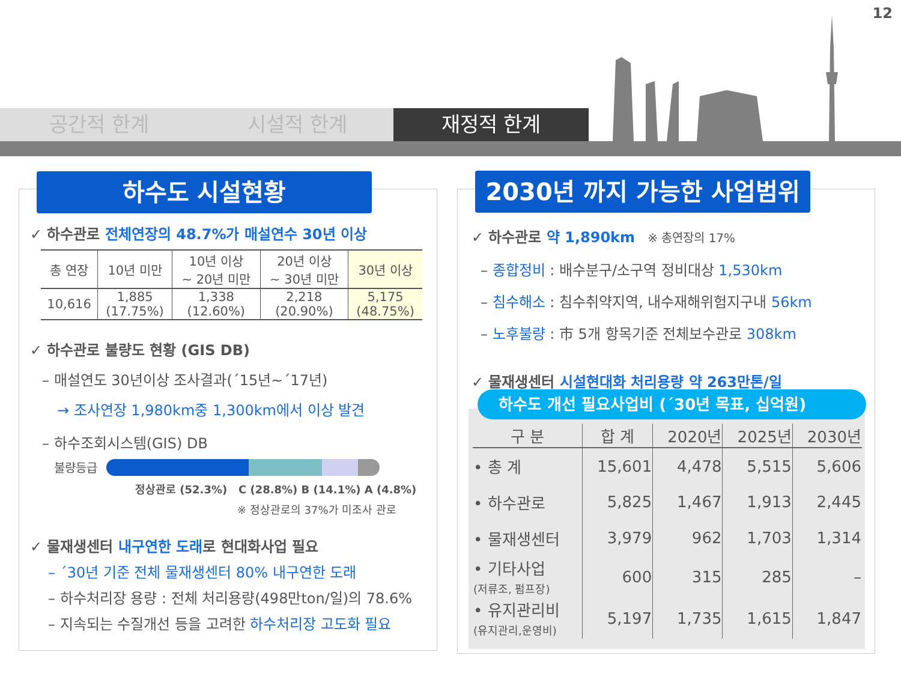12
공간적 한계 시설적 한계 재정적 한계
하수도 시설현황
✓ 하수관로 전체연장의 48.7%가 매설연수 30년 이상
| 총 연장 | 10년 미만 | 10년 이상 ~ 20년 미만 | 20년 이상 ~ 30년 미만 | 30년 이상 |
| 10,616 | 1,885 (17.75%) | 1,338 (12.60%) | 2,218 (20.90%) | 5,175 (48.75%) |
✓ 하수관로 불량도 현황 (GIS DB)
– 매설연도 30년이상 조사결과(´15년~´17년)
→ 조사연장 1,980km중 1,300km에서 이상 발견
– 하수조회시스템(GIS) DB
불량등급
정상관로 (52.3%) C (28.8%) B (14.1%) A (4.8%)
※ 정상관로의 37%가 미조사 관로
✓ 물재생센터 내구연한 도래로 현대화사업 필요
– ´30년 기준 전체 물재생센터 80% 내구연한 도래
– 하수처리장 용량 : 전체 처리용량(498만ton/일)의 78.6%
– 지속되는 수질개선 등을 고려한 하수처리장 고도화 필요
2030년 까지 가능한 사업범위
✓ 하수관로 약 1,890km ※ 총연장의 17%
– 종합정비 : 배수분구/소구역 정비대상 1,530km
– 침수해소 : 침수취약지역, 내수재해위험지구내 56km
– 노후불량 : 市 5개 항목기준 전체보수관로 308km
✓ 물재생센터 시설현대화 처리용량 약 263만톤/일
하수도 개선 필요사업비 (´30년 목표, 십억원)
| 구 분 | 합 계 | 2020년 | 2025년 | 2030년 |
| --- | --- | --- | --- | --- |
| • 총 계 | 15,601 | 4,478 | 5,515 | 5,606 |
| • 하수관로 | 5,825 | 1,467 | 1,913 | 2,445 |
| • 물재생센터 | 3,979 | 962 | 1,703 | 1,314 |
| • 기타사업 (저류조, 펌프장) | 600 | 315 | 285 | – |
| • 유지관리비 (유지관리,운영비) | 5,197 | 1,735 | 1,615 | 1,847 |